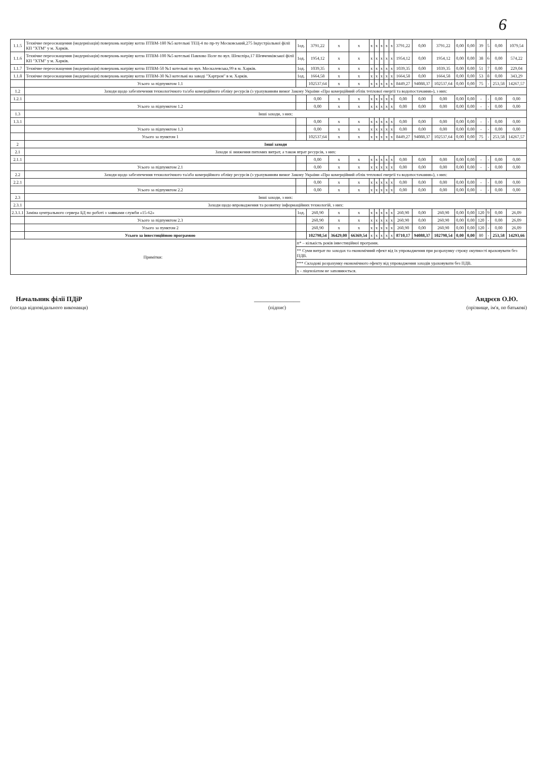6
| 1.1.5 | Технічне переоснащення (модернізація) поверхонь нагріву котла ПТВМ-180 №5 котельні ТЕЦ-4 по пр-ту Московський,275 Індустріальної філії КП "ХТМ" у м. Харків. | 1од. | 3791,22 | х | х | х | х | х | х | х | 3791,22 | 0,00 | 3791,22 | 0,00 | 0,00 | 39 | 5 | 0,00 | 1079,54 |
| 1.1.6 | Технічне переоснащення (модернізація) поверхонь нагріву котла ПТВМ-100 №5 котельні Павлово Поле по вул. Шекспіра,17 Шевченківської філії КП "ХТМ" у м. Харків. | 1од. | 1954,12 | х | х | х | х | х | х | х | 1954,12 | 0,00 | 1954,12 | 0,00 | 0,00 | 38 | 6 | 0,00 | 574,22 |
| 1.1.7 | Технічне переоснащення (модернізація) поверхонь нагріву котла ПТВМ-50 №1 котельні по вул. Москалевська,99 в м. Харків. | 1од. | 1039,35 | х | х | х | х | х | х | х | 1039,35 | 0,00 | 1039,35 | 0,00 | 0,00 | 51 | 7 | 0,00 | 229,04 |
| 1.1.8 | Технічне переоснащення (модернізація) поверхонь нагріву котла ПТВМ-30 №3 котельні на заводі "Хартрон" в м. Харків. | 1од. | 1664,58 | х | х | х | х | х | х | х | 1664,58 | 0,00 | 1664,58 | 0,00 | 0,00 | 53 | 8 | 0,00 | 343,29 |
| | Усього за підпунктом 1.1 | | 102537,64 | х | х | х | х | х | х | х | 8449,27 | 94088,37 | 102537,64 | 0,00 | 0,00 | 75 | - | 253,58 | 14267,57 |
| 1.2 | Заходи щодо забезпечення технологічного та/або комерційного обліку ресурсів (з урахуванням вимог Закону України «Про комерційний облік теплової енергії та водопостачання»), з них: | | | | | | | | | | | | | | | | | | |
| 1.2.1 | | | 0,00 | х | х | х | х | х | х | х | 0,00 | 0,00 | 0,00 | 0,00 | 0,00 | - | - | 0,00 | 0,00 |
| | Усього за підпунктом 1.2 | | 0,00 | х | х | х | х | х | х | х | 0,00 | 0,00 | 0,00 | 0,00 | 0,00 | - | - | 0,00 | 0,00 |
| 1.3 | Інші заходи, з них: | | | | | | | | | | | | | | | | | | |
| 1.3.1 | | | 0,00 | х | х | х | х | х | х | х | 0,00 | 0,00 | 0,00 | 0,00 | 0,00 | - | - | 0,00 | 0,00 |
| | Усього за підпунктом 1.3 | | 0,00 | х | х | х | х | х | х | х | 0,00 | 0,00 | 0,00 | 0,00 | 0,00 | - | - | 0,00 | 0,00 |
| | Усього за пунктом 1 | | 102537,64 | х | х | х | х | х | х | х | 8449,27 | 94088,37 | 102537,64 | 0,00 | 0,00 | 75 | - | 253,58 | 14267,57 |
| 2 | Інші заходи | | | | | | | | | | | | | | | | | | |
| 2.1 | Заходи зі зниження питомих витрат, а також втрат ресурсів, з них: | | | | | | | | | | | | | | | | | | |
| 2.1.1 | | | 0,00 | х | х | х | х | х | х | х | 0,00 | 0,00 | 0,00 | 0,00 | 0,00 | - | - | 0,00 | 0,00 |
| | Усього за підпунктом 2.1 | | 0,00 | х | х | х | х | х | х | х | 0,00 | 0,00 | 0,00 | 0,00 | 0,00 | - | - | 0,00 | 0,00 |
| 2.2 | Заходи щодо забезпечення технологічного та/або комерційного обліку ресурсів (з урахуванням вимог Закону України «Про комерційний облік теплової енергії та водопостачання»), з них: | | | | | | | | | | | | | | | | | | |
| 2.2.1 | | | 0,00 | х | х | х | х | х | х | х | 0,00 | 0,00 | 0,00 | 0,00 | 0,00 | - | - | 0,00 | 0,00 |
| | Усього за підпунктом 2.2 | | 0,00 | х | х | х | х | х | х | х | 0,00 | 0,00 | 0,00 | 0,00 | 0,00 | - | - | 0,00 | 0,00 |
| 2.3 | Інші заходи, з них: | | | | | | | | | | | | | | | | | | |
| 2.3.1 | Заходи щодо впровадження та розвитку інформаційних технологій, з них: | | | | | | | | | | | | | | | | | | |
| 2.3.1.1 | Заміна центрального сервера БД по роботі з заявками служби «15-62» | 1од. | 260,90 | х | х | х | х | х | х | х | 260,90 | 0,00 | 260,90 | 0,00 | 0,00 | 120 | 9 | 0,00 | 26,09 |
| | Усього за підпунктом 2.3 | | 260,90 | х | х | х | х | х | х | х | 260,90 | 0,00 | 260,90 | 0,00 | 0,00 | 120 | - | 0,00 | 26,09 |
| | Усього за пунктом 2 | | 260,90 | х | х | х | х | х | х | х | 260,90 | 0,00 | 260,90 | 0,00 | 0,00 | 120 | - | 0,00 | 26,09 |
| | Усього за інвестиційною програмою | | 102798,54 | 36429,00 | 66369,54 | х | х | х | х | х | 8710,17 | 94088,37 | 102798,54 | 0,00 | 0,00 | 80 | - | 253,58 | 14293,66 |
| Примітки: | | п* – кількість років інвестиційної програми. | | | | | | | | | | | | | | | | | |
| | | ** Суми витрат по заходах та економічний ефект від їх упровадження при розрахунку строку окупності враховувати без ПДВ. | | | | | | | | | | | | | | | | | |
| | | *** Складові розрахунку економічного ефекту від упровадження заходів ураховувати без ПДВ. | | | | | | | | | | | | | | | | | |
| | | х - ліцензіатом не заповнюється. | | | | | | | | | | | | | | | | | |
Начальник філії ПДіР
(посада відповідального виконавця)
______________
(підпис)
Андрєєв О.Ю.
(прізвище, ім'я, по батькові)